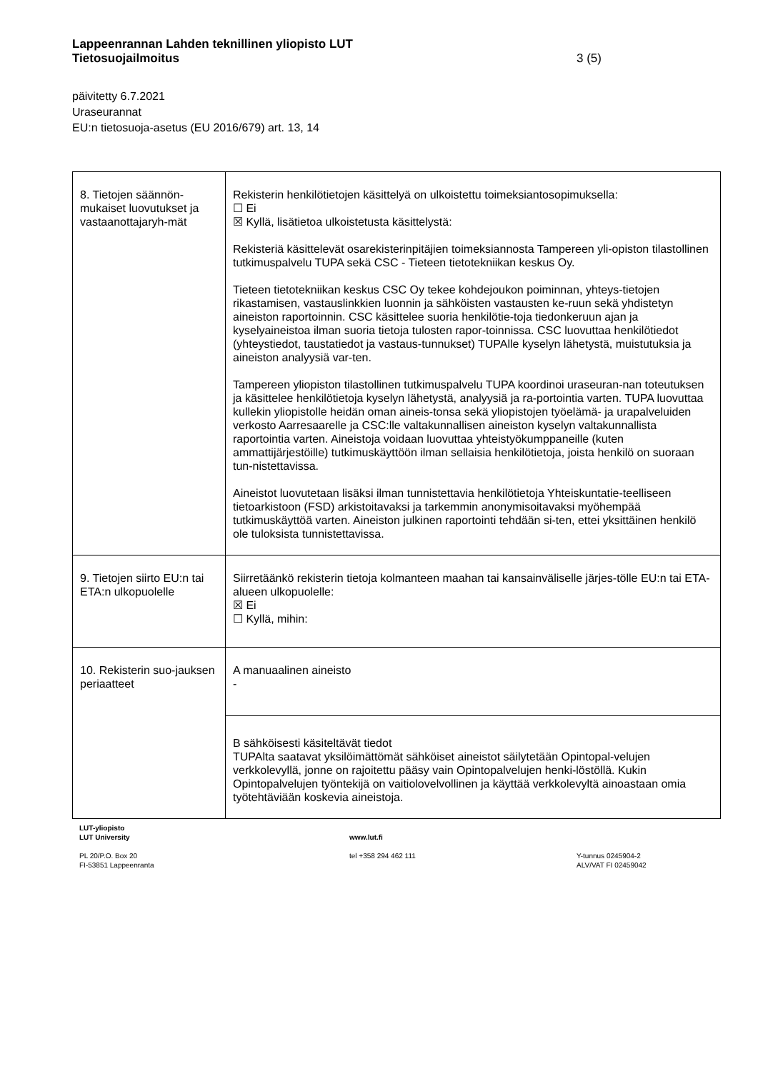Lappeenrannan Lahden teknillinen yliopisto LUT
Tietosuojailmoitus 3 (5)
päivitetty 6.7.2021
Uraseurannat
EU:n tietosuoja-asetus (EU 2016/679) art. 13, 14
| 8. Tietojen säännön-mukaiset luovutukset ja vastaanottajaryh-mät | Rekisterin henkilötietojen käsittelyä on ulkoistettu toimeksiantosopimuksella: ☐ Ei ☒ Kyllä, lisätietoa ulkoistetusta käsittelystä: Rekisteriä käsittelevät osarekisterinpitäjien toimeksiannosta Tampereen yli-opiston tilastollinen tutkimuspalvelu TUPA sekä CSC - Tieteen tietotekniikan keskus Oy. Tieteen tietotekniikan keskus CSC Oy tekee kohdejoukon poiminnan, yhteys-tietojen rikastamisen, vastauslinkkien luonnin ja sähköisten vastausten ke-ruun sekä yhdistetyn aineiston raportoinnin. CSC käsittelee suoria henkilötie-toja tiedonkeruun ajan ja kyselyaineistoa ilman suoria tietoja tulosten rapor-toinnissa. CSC luovuttaa henkilötiedot (yhteystiedot, taustatiedot ja vastaus-tunnukset) TUPAlle kyselyn lähetystä, muistutuksia ja aineiston analyysiä var-ten. Tampereen yliopiston tilastollinen tutkimuspalvelu TUPA koordinoi uraseuran-nan toteutuksen ja käsittelee henkilötietoja kyselyn lähetystä, analyysiä ja ra-portointia varten. TUPA luovuttaa kullekin yliopistolle heidän oman aineis-tonsa sekä yliopistojen työelämä- ja urapalveluiden verkosto Aarresaarelle ja CSC:lle valtakunnallisen aineiston kyselyn valtakunnallista raportointia varten. Aineistoja voidaan luovuttaa yhteistyökumppaneille (kuten ammattijärjestöille) tutkimuskäyttöön ilman sellaisia henkilötietoja, joista henkilö on suoraan tun-nistettavissa. Aineistot luovutetaan lisäksi ilman tunnistettavia henkilötietoja Yhteiskuntatie-teelliseen tietoarkistoon (FSD) arkistoitavaksi ja tarkemmin anonymisoitavaksi myöhempää tutkimuskäyttöä varten. Aineiston julkinen raportointi tehdään si-ten, ettei yksittäinen henkilö ole tuloksista tunnistettavissa. |
| 9. Tietojen siirto EU:n tai ETA:n ulkopuolelle | Siirretäänkö rekisterin tietoja kolmanteen maahan tai kansainväliselle järjes-tölle EU:n tai ETA-alueen ulkopuolelle: ☒ Ei ☐ Kyllä, mihin: |
| 10. Rekisterin suo-jauksen periaatteet | A manuaalinen aineisto - |
| | B sähköisesti käsiteltävät tiedot TUPAlta saatavat yksilöimättömät sähköiset aineistot säilytetään Opintopal-velujen verkkolevyllä, jonne on rajoitettu pääsy vain Opintopalvelujen henki-löstöllä. Kukin Opintopalvelujen työntekijä on vaitiolovelvollinen ja käyttää verkkolevyltä ainoastaan omia työtehtäviään koskevia aineistoja. |
LUT-yliopisto
LUT University
PL 20/P.O. Box 20
FI-53851 Lappeenranta
www.lut.fi
tel +358 294 462 111
Y-tunnus 0245904-2
ALV/VAT FI 02459042